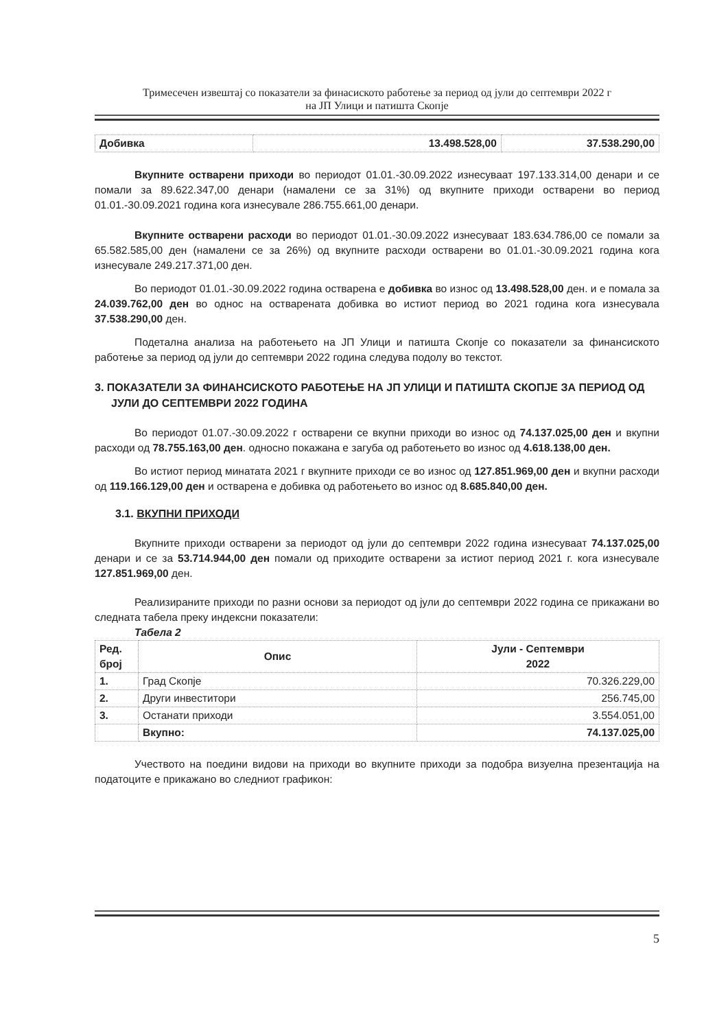Тримесечен извештај со показатели за финасиското работење за период од јули до септември 2022 г
на ЈП Улици и патишта Скопје
| Добивка | 13.498.528,00 | 37.538.290,00 |
| --- | --- | --- |
Вкупните остварени приходи во периодот 01.01.-30.09.2022 изнесуваат 197.133.314,00 денари и се помали за 89.622.347,00 денари (намалени се за 31%) од вкупните приходи остварени во период 01.01.-30.09.2021 година кога изнесувале 286.755.661,00 денари.
Вкупните остварени расходи во периодот 01.01.-30.09.2022 изнесуваат 183.634.786,00 се помали за 65.582.585,00 ден (намалени се за 26%) од вкупните расходи остварени во 01.01.-30.09.2021 година кога изнесувале 249.217.371,00 ден.
Во периодот 01.01.-30.09.2022 година остварена е добивка во износ од 13.498.528,00 ден. и е помала за 24.039.762,00 ден во однос на остварената добивка во истиот период во 2021 година кога изнесувала 37.538.290,00 ден.
Подетална анализа на работењето на ЈП Улици и патишта Скопје со показатели за финансиското работење за период од јули до септември 2022 година следува подолу во текстот.
3. ПОКАЗАТЕЛИ ЗА ФИНАНСИСКОТО РАБОТЕЊЕ НА ЈП УЛИЦИ И ПАТИШТА СКОПЈЕ ЗА ПЕРИОД ОД ЈУЛИ ДО СЕПТЕМВРИ 2022 ГОДИНА
Во периодот 01.07.-30.09.2022 г остварени се вкупни приходи во износ од 74.137.025,00 ден и вкупни расходи од 78.755.163,00 ден. односно покажана е загуба од работењето во износ од 4.618.138,00 ден.
Во истиот период минатата 2021 г вкупните приходи се во износ од 127.851.969,00 ден и вкупни расходи од 119.166.129,00 ден и остварена е добивка од работењето во износ од 8.685.840,00 ден.
3.1. ВКУПНИ ПРИХОДИ
Вкупните приходи остварени за периодот од јули до септември 2022 година изнесуваат 74.137.025,00 денари и се за 53.714.944,00 ден помали од приходите остварени за истиот период 2021 г. кога изнесувале 127.851.969,00 ден.
Реализираните приходи по разни основи за периодот од јули до септември 2022 година се прикажани во следната табела преку индексни показатели:
Табела 2
| Ред. број | Опис | Јули - Септември 2022 |
| --- | --- | --- |
| 1. | Град Скопје | 70.326.229,00 |
| 2. | Други инвеститори | 256.745,00 |
| 3. | Останати приходи | 3.554.051,00 |
| | Вкупно: | 74.137.025,00 |
Учеството на поедини видови на приходи во вкупните приходи за подобра визуелна презентација на податоците е прикажано во следниот графикон:
5